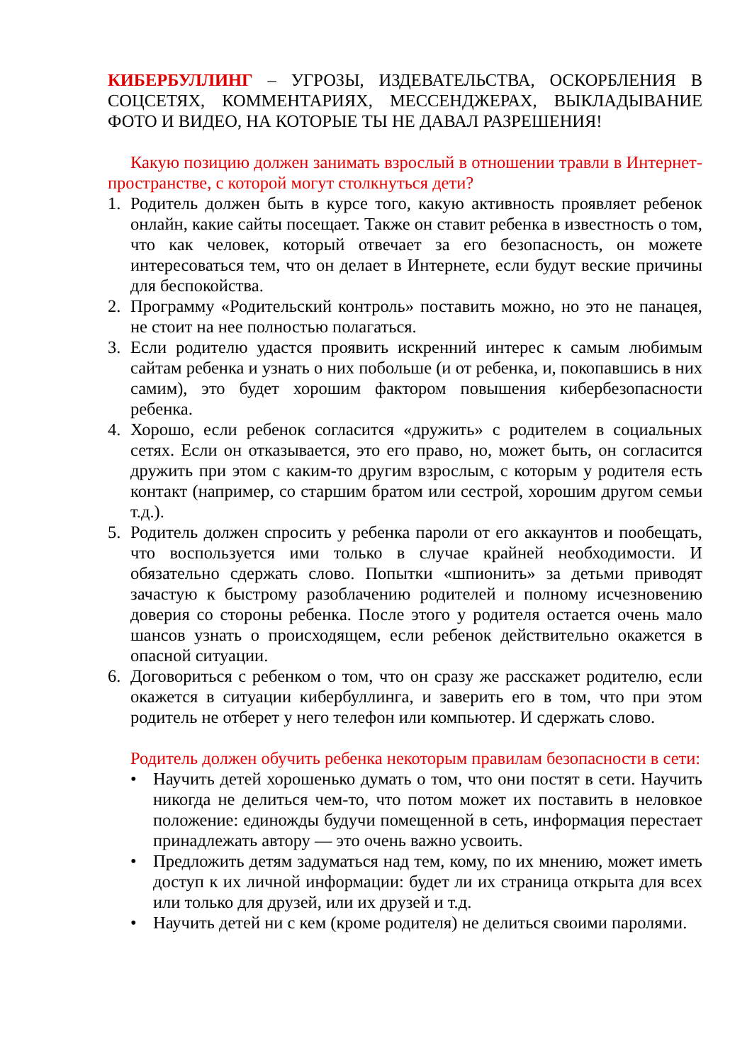КИБЕРБУЛЛИНГ – УГРОЗЫ, ИЗДЕВАТЕЛЬСТВА, ОСКОРБЛЕНИЯ В СОЦСЕТЯХ, КОММЕНТАРИЯХ, МЕССЕНДЖЕРАХ, ВЫКЛАДЫВАНИЕ ФОТО И ВИДЕО, НА КОТОРЫЕ ТЫ НЕ ДАВАЛ РАЗРЕШЕНИЯ!
Какую позицию должен занимать взрослый в отношении травли в Интернет-пространстве, с которой могут столкнуться дети?
1. Родитель должен быть в курсе того, какую активность проявляет ребенок онлайн, какие сайты посещает. Также он ставит ребенка в известность о том, что как человек, который отвечает за его безопасность, он можете интересоваться тем, что он делает в Интернете, если будут веские причины для беспокойства.
2. Программу «Родительский контроль» поставить можно, но это не панацея, не стоит на нее полностью полагаться.
3. Если родителю удастся проявить искренний интерес к самым любимым сайтам ребенка и узнать о них побольше (и от ребенка, и, покопавшись в них самим), это будет хорошим фактором повышения кибербезопасности ребенка.
4. Хорошо, если ребенок согласится «дружить» с родителем в социальных сетях. Если он отказывается, это его право, но, может быть, он согласится дружить при этом с каким-то другим взрослым, с которым у родителя есть контакт (например, со старшим братом или сестрой, хорошим другом семьи т.д.).
5. Родитель должен спросить у ребенка пароли от его аккаунтов и пообещать, что воспользуется ими только в случае крайней необходимости. И обязательно сдержать слово. Попытки «шпионить» за детьми приводят зачастую к быстрому разоблачению родителей и полному исчезновению доверия со стороны ребенка. После этого у родителя остается очень мало шансов узнать о происходящем, если ребенок действительно окажется в опасной ситуации.
6. Договориться с ребенком о том, что он сразу же расскажет родителю, если окажется в ситуации кибербуллинга, и заверить его в том, что при этом родитель не отберет у него телефон или компьютер. И сдержать слово.
Родитель должен обучить ребенка некоторым правилам безопасности в сети:
• Научить детей хорошенько думать о том, что они постят в сети. Научить никогда не делиться чем-то, что потом может их поставить в неловкое положение: единожды будучи помещенной в сеть, информация перестает принадлежать автору — это очень важно усвоить.
• Предложить детям задуматься над тем, кому, по их мнению, может иметь доступ к их личной информации: будет ли их страница открыта для всех или только для друзей, или их друзей и т.д.
• Научить детей ни с кем (кроме родителя) не делиться своими паролями.